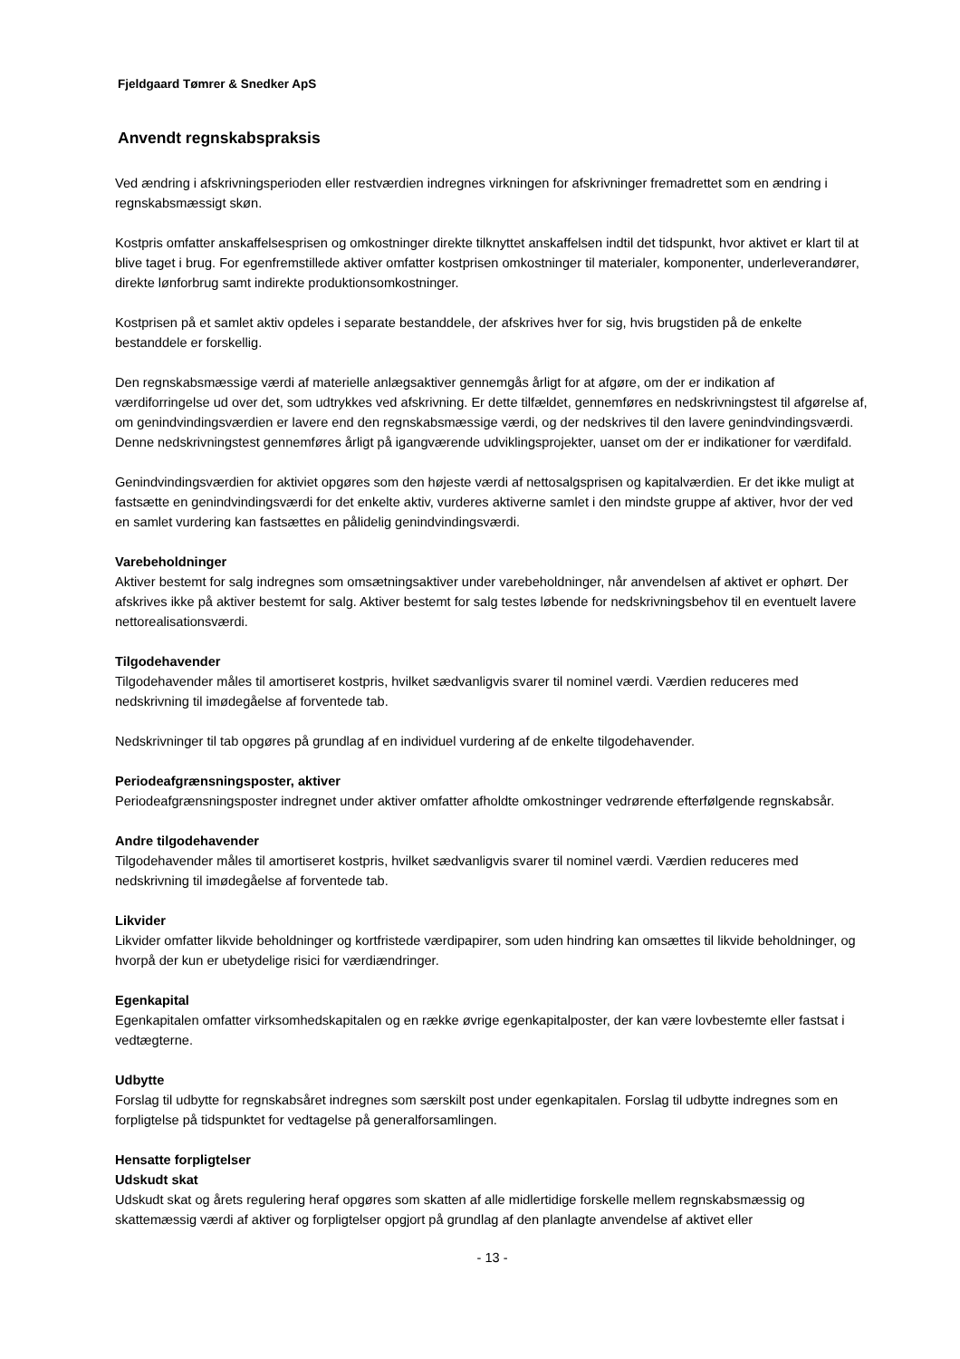Fjeldgaard Tømrer & Snedker ApS
Anvendt regnskabspraksis
Ved ændring i afskrivningsperioden eller restværdien indregnes virkningen for afskrivninger fremadrettet som en ændring i regnskabsmæssigt skøn.
Kostpris omfatter anskaffelsesprisen og omkostninger direkte tilknyttet anskaffelsen indtil det tidspunkt, hvor aktivet er klart til at blive taget i brug. For egenfremstillede aktiver omfatter kostprisen omkostninger til materialer, komponenter, underleverandører, direkte lønforbrug samt indirekte produktionsomkostninger.
Kostprisen på et samlet aktiv opdeles i separate bestanddele, der afskrives hver for sig, hvis brugstiden på de enkelte bestanddele er forskellig.
Den regnskabsmæssige værdi af materielle anlægsaktiver gennemgås årligt for at afgøre, om der er indikation af værdiforringelse ud over det, som udtrykkes ved afskrivning. Er dette tilfældet, gennemføres en nedskrivningstest til afgørelse af, om genindvindingsværdien er lavere end den regnskabsmæssige værdi, og der nedskrives til den lavere genindvindingsværdi. Denne nedskrivningstest gennemføres årligt på igangværende udviklingsprojekter, uanset om der er indikationer for værdifald.
Genindvindingsværdien for aktiviet opgøres som den højeste værdi af nettosalgsprisen og kapitalværdien. Er det ikke muligt at fastsætte en genindvindingsværdi for det enkelte aktiv, vurderes aktiverne samlet i den mindste gruppe af aktiver, hvor der ved en samlet vurdering kan fastsættes en pålidelig genindvindingsværdi.
Varebeholdninger
Aktiver bestemt for salg indregnes som omsætningsaktiver under varebeholdninger, når anvendelsen af aktivet er ophørt. Der afskrives ikke på aktiver bestemt for salg. Aktiver bestemt for salg testes løbende for nedskrivningsbehov til en eventuelt lavere nettorealisationsværdi.
Tilgodehavender
Tilgodehavender måles til amortiseret kostpris, hvilket sædvanligvis svarer til nominel værdi. Værdien reduceres med nedskrivning til imødegåelse af forventede tab.
Nedskrivninger til tab opgøres på grundlag af en individuel vurdering af de enkelte tilgodehavender.
Periodeafgrænsningsposter, aktiver
Periodeafgrænsningsposter indregnet under aktiver omfatter afholdte omkostninger vedrørende efterfølgende regnskabsår.
Andre tilgodehavender
Tilgodehavender måles til amortiseret kostpris, hvilket sædvanligvis svarer til nominel værdi. Værdien reduceres med nedskrivning til imødegåelse af forventede tab.
Likvider
Likvider omfatter likvide beholdninger og kortfristede værdipapirer, som uden hindring kan omsættes til likvide beholdninger, og hvorpå der kun er ubetydelige risici for værdiændringer.
Egenkapital
Egenkapitalen omfatter virksomhedskapitalen og en række øvrige egenkapitalposter, der kan være lovbestemte eller fastsat i vedtægterne.
Udbytte
Forslag til udbytte for regnskabsåret indregnes som særskilt post under egenkapitalen. Forslag til udbytte indregnes som en forpligtelse på tidspunktet for vedtagelse på generalforsamlingen.
Hensatte forpligtelser
Udskudt skat
Udskudt skat og årets regulering heraf opgøres som skatten af alle midlertidige forskelle mellem regnskabsmæssig og skattemæssig værdi af aktiver og forpligtelser opgjort på grundlag af den planlagte anvendelse af aktivet eller
- 13 -